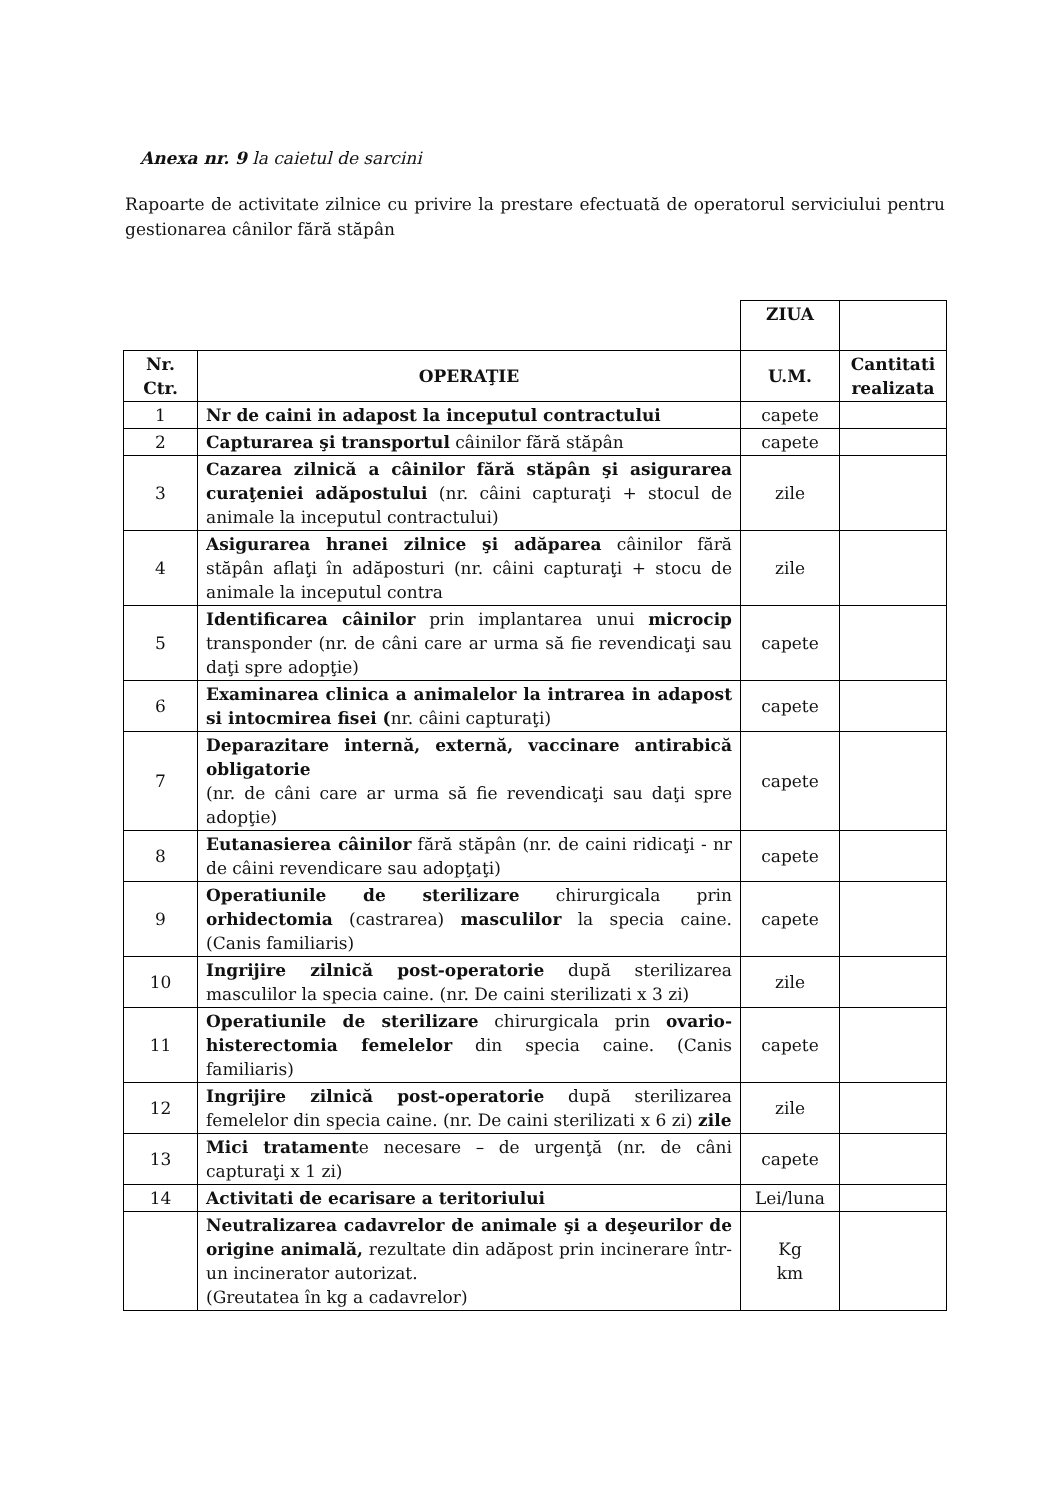Anexa nr. 9 la caietul de sarcini
Rapoarte de activitate zilnice cu privire la prestare efectuată de operatorul serviciului pentru gestionarea cânilor fără stăpân
| | | ZIUA | |
| Nr. Ctr. | OPERAŢIE | U.M. | Cantitati realizata |
| 1 | Nr de caini in adapost la inceputul contractului | capete | |
| 2 | Capturarea şi transportul câinilor fără stăpân | capete | |
| 3 | Cazarea zilnică a câinilor fără stăpân şi asigurarea curaţeniei adăpostului (nr. câini capturaţi + stocul de animale la inceputul contractului) | zile | |
| 4 | Asigurarea hranei zilnice şi adăparea câinilor fără stăpân aflaţi în adăposturi (nr. câini capturaţi + stocu de animale la inceputul contra | zile | |
| 5 | Identificarea câinilor prin implantarea unui microcip transponder (nr. de câni care ar urma să fie revendicaţi sau daţi spre adopţie) | capete | |
| 6 | Examinarea clinica a animalelor la intrarea in adapost si intocmirea fisei ( nr. câini capturaţi) | capete | |
| 7 | Deparazitare internă, externă, vaccinare antirabică obligatorie (nr. de câni care ar urma să fie revendicaţi sau daţi spre adopţie) | capete | |
| 8 | Eutanasierea câinilor fără stăpân (nr. de caini ridicaţi - nr de câini revendicare sau adopţaţi) | capete | |
| 9 | Operatiunile de sterilizare chirurgicala prin orhidectomia (castrarea) masculilor la specia caine. (Canis familiaris) | capete | |
| 10 | Ingrijire zilnică post-operatorie după sterilizarea masculilor la specia caine. (nr. De caini sterilizati x 3 zi) | zile | |
| 11 | Operatiunile de sterilizare chirurgicala prin ovario-histerectomia femelelor din specia caine. (Canis familiaris) | capete | |
| 12 | Ingrijire zilnică post-operatorie după sterilizarea femelelor din specia caine. (nr. De caini sterilizati x 6 zi) zile | zile | |
| 13 | Mici tratament e necesare – de urgenţă (nr. de câni capturaţi x 1 zi) | capete | |
| 14 | Activitati de ecarisare a teritoriului | Lei/luna | |
| | Neutralizarea cadavrelor de animale şi a deşeurilor de origine animală, rezultate din adăpost prin incinerare într-un incinerator autorizat. (Greutatea în kg a cadavrelor) | Kg km | |